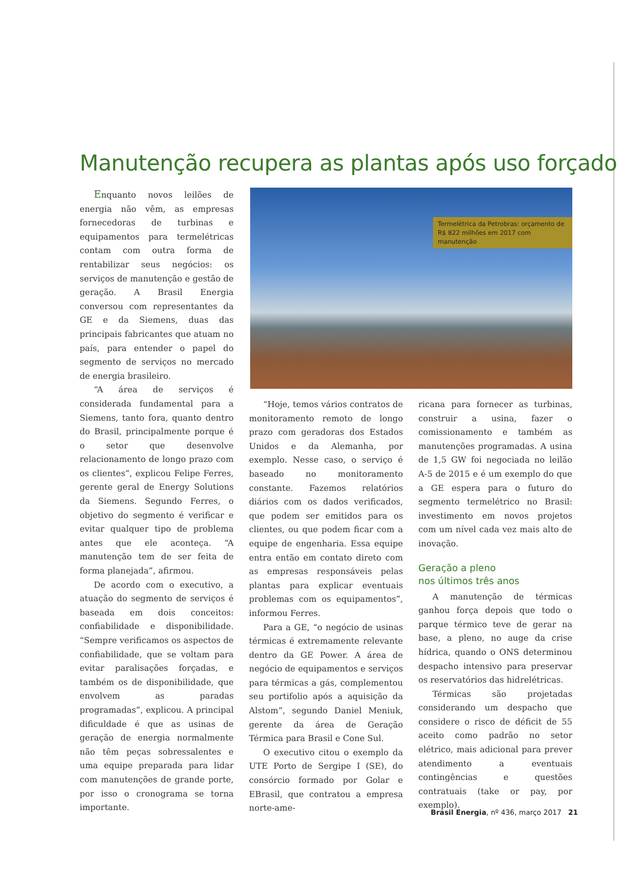Manutenção recupera as plantas após uso forçado
Enquanto novos leilões de energia não vêm, as empresas fornecedoras de turbinas e equipamentos para termelétricas contam com outra forma de rentabilizar seus negócios: os serviços de manutenção e gestão de geração. A Brasil Energia conversou com representantes da GE e da Siemens, duas das principais fabricantes que atuam no país, para entender o papel do segmento de serviços no mercado de energia brasileiro.
“A área de serviços é considerada fundamental para a Siemens, tanto fora, quanto dentro do Brasil, principalmente porque é o setor que desenvolve relacionamento de longo prazo com os clientes”, explicou Felipe Ferres, gerente geral de Energy Solutions da Siemens. Segundo Ferres, o objetivo do segmento é verificar e evitar qualquer tipo de problema antes que ele aconteça. “A manutenção tem de ser feita de forma planejada”, afirmou.
De acordo com o executivo, a atuação do segmento de serviços é baseada em dois conceitos: confiabilidade e disponibilidade. “Sempre verificamos os aspectos de confiabilidade, que se voltam para evitar paralisações forçadas, e também os de disponibilidade, que envolvem as paradas programadas”, explicou. A principal dificuldade é que as usinas de geração de energia normalmente não têm peças sobressalentes e uma equipe preparada para lidar com manutenções de grande porte, por isso o cronograma se torna importante.
“Hoje, temos vários contratos de monitoramento remoto de longo prazo com geradoras dos Estados Unidos e da Alemanha, por exemplo. Nesse caso, o serviço é baseado no monitoramento constante. Fazemos relatórios diários com os dados verificados, que podem ser emitidos para os clientes, ou que podem ficar com a equipe de engenharia. Essa equipe entra então em contato direto com as empresas responsáveis pelas plantas para explicar eventuais problemas com os equipamentos”, informou Ferres.
Para a GE, “o negócio de usinas térmicas é extremamente relevante dentro da GE Power. A área de negócio de equipamentos e serviços para térmicas a gás, complementou seu portifolio após a aquisição da Alstom”, segundo Daniel Meniuk, gerente da área de Geração Térmica para Brasil e Cone Sul.
O executivo citou o exemplo da UTE Porto de Sergipe I (SE), do consórcio formado por Golar e EBrasil, que contratou a empresa norte-ame-
ricana para fornecer as turbinas, construir a usina, fazer o comissionamento e também as manutenções programadas. A usina de 1,5 GW foi negociada no leilão A-5 de 2015 e é um exemplo do que a GE espera para o futuro do segmento termelétrico no Brasil: investimento em novos projetos com um nível cada vez mais alto de inovação.
Geração a pleno
nos últimos três anos
A manutenção de térmicas ganhou força depois que todo o parque térmico teve de gerar na base, a pleno, no auge da crise hídrica, quando o ONS determinou despacho intensivo para preservar os reservatórios das hidrelétricas.
Térmicas são projetadas considerando um despacho que considere o risco de déficit de 55 aceito como padrão no setor elétrico, mais adicional para prever atendimento a eventuais contingências e questões contratuais (take or pay, por exemplo).
Termelétrica da Petrobras: orçamento de R$ 822 milhões em 2017 com manutenção
Brasil Energia, nº 436, março 2017 21